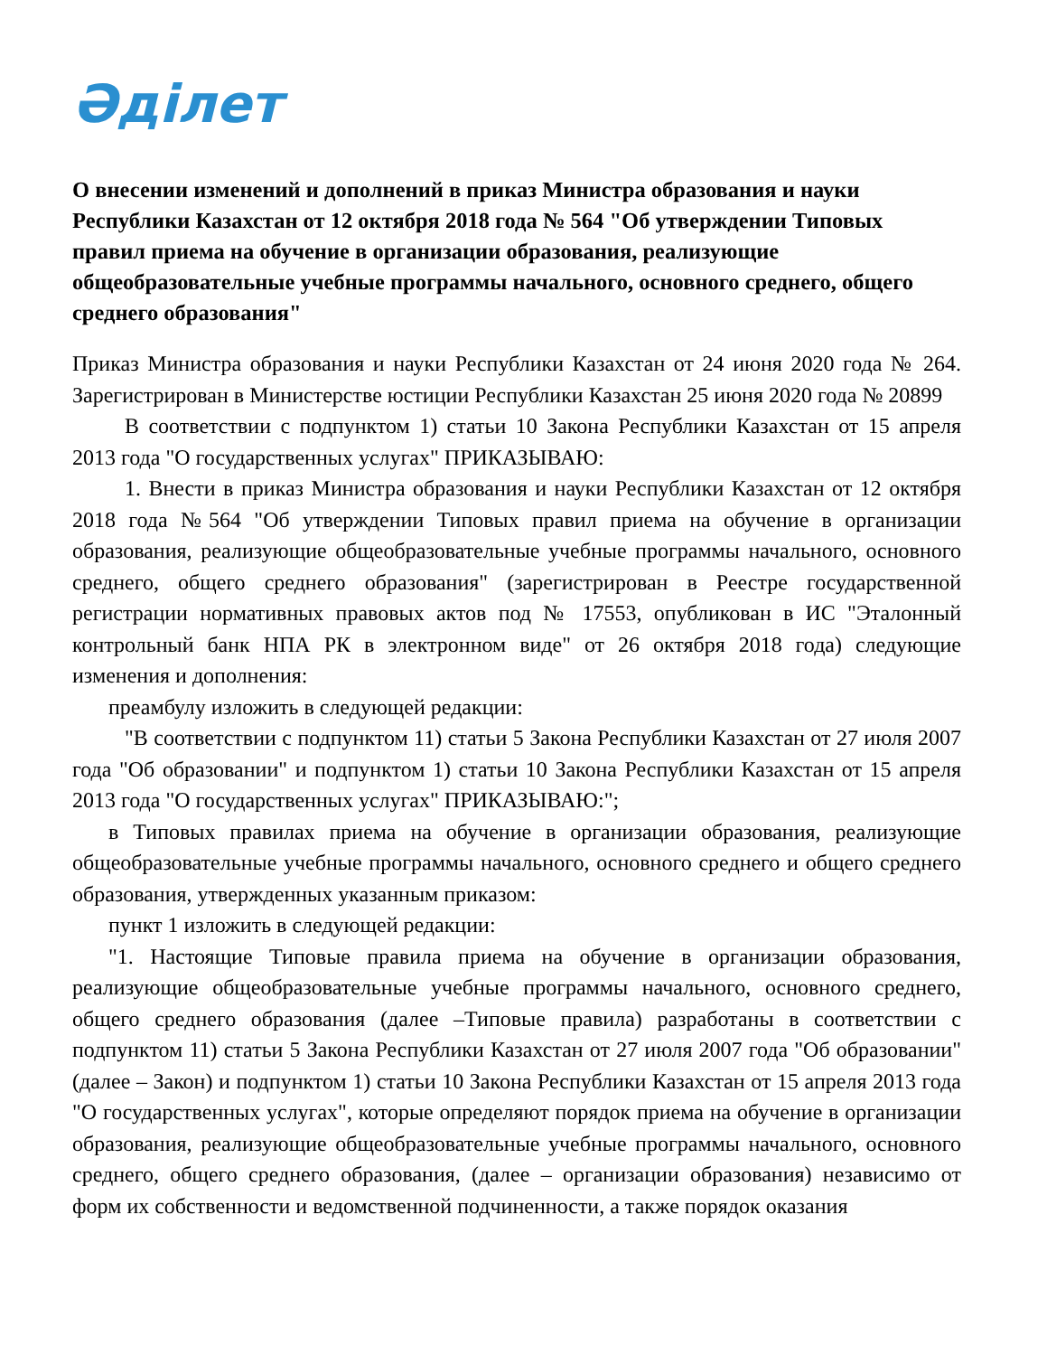Әділет
О внесении изменений и дополнений в приказ Министра образования и науки Республики Казахстан от 12 октября 2018 года № 564 "Об утверждении Типовых правил приема на обучение в организации образования, реализующие общеобразовательные учебные программы начального, основного среднего, общего среднего образования"
Приказ Министра образования и науки Республики Казахстан от 24 июня 2020 года № 264. Зарегистрирован в Министерстве юстиции Республики Казахстан 25 июня 2020 года № 20899
В соответствии с подпунктом 1) статьи 10 Закона Республики Казахстан от 15 апреля 2013 года "О государственных услугах" ПРИКАЗЫВАЮ:
1. Внести в приказ Министра образования и науки Республики Казахстан от 12 октября 2018 года №564 "Об утверждении Типовых правил приема на обучение в организации образования, реализующие общеобразовательные учебные программы начального, основного среднего, общего среднего образования" (зарегистрирован в Реестре государственной регистрации нормативных правовых актов под № 17553, опубликован в ИС "Эталонный контрольный банк НПА РК в электронном виде" от 26 октября 2018 года) следующие изменения и дополнения:
преамбулу изложить в следующей редакции:
"В соответствии с подпунктом 11) статьи 5 Закона Республики Казахстан от 27 июля 2007 года "Об образовании" и подпунктом 1) статьи 10 Закона Республики Казахстан от 15 апреля 2013 года "О государственных услугах" ПРИКАЗЫВАЮ:";
в Типовых правилах приема на обучение в организации образования, реализующие общеобразовательные учебные программы начального, основного среднего и общего среднего образования, утвержденных указанным приказом:
пункт 1 изложить в следующей редакции:
"1. Настоящие Типовые правила приема на обучение в организации образования, реализующие общеобразовательные учебные программы начального, основного среднего, общего среднего образования (далее –Типовые правила) разработаны в соответствии с подпунктом 11) статьи 5 Закона Республики Казахстан от 27 июля 2007 года "Об образовании" (далее – Закон) и подпунктом 1) статьи 10 Закона Республики Казахстан от 15 апреля 2013 года "О государственных услугах", которые определяют порядок приема на обучение в организации образования, реализующие общеобразовательные учебные программы начального, основного среднего, общего среднего образования, (далее – организации образования) независимо от форм их собственности и ведомственной подчиненности, а также порядок оказания